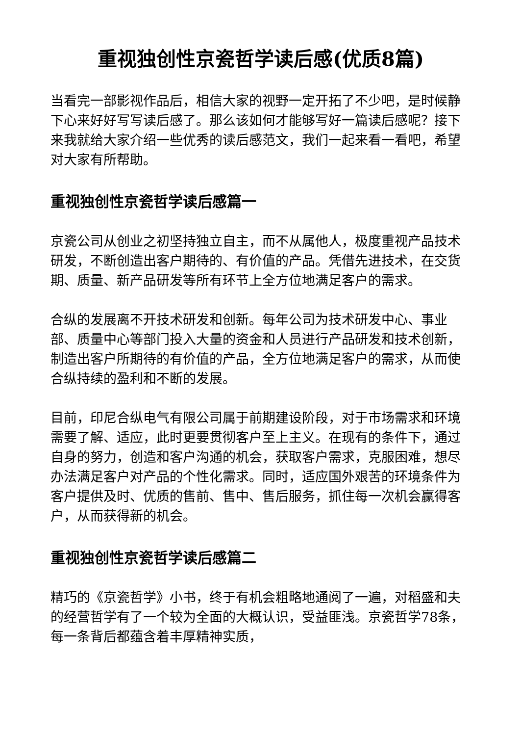重视独创性京瓷哲学读后感(优质8篇)
当看完一部影视作品后，相信大家的视野一定开拓了不少吧，是时候静下心来好好写写读后感了。那么该如何才能够写好一篇读后感呢？接下来我就给大家介绍一些优秀的读后感范文，我们一起来看一看吧，希望对大家有所帮助。
重视独创性京瓷哲学读后感篇一
京瓷公司从创业之初坚持独立自主，而不从属他人，极度重视产品技术研发，不断创造出客户期待的、有价值的产品。凭借先进技术，在交货期、质量、新产品研发等所有环节上全方位地满足客户的需求。
合纵的发展离不开技术研发和创新。每年公司为技术研发中心、事业部、质量中心等部门投入大量的资金和人员进行产品研发和技术创新，制造出客户所期待的有价值的产品，全方位地满足客户的需求，从而使合纵持续的盈利和不断的发展。
目前，印尼合纵电气有限公司属于前期建设阶段，对于市场需求和环境需要了解、适应，此时更要贯彻客户至上主义。在现有的条件下，通过自身的努力，创造和客户沟通的机会，获取客户需求，克服困难，想尽办法满足客户对产品的个性化需求。同时，适应国外艰苦的环境条件为客户提供及时、优质的售前、售中、售后服务，抓住每一次机会赢得客户，从而获得新的机会。
重视独创性京瓷哲学读后感篇二
精巧的《京瓷哲学》小书，终于有机会粗略地通阅了一遍，对稻盛和夫的经营哲学有了一个较为全面的大概认识，受益匪浅。京瓷哲学78条，每一条背后都蕴含着丰厚精神实质，